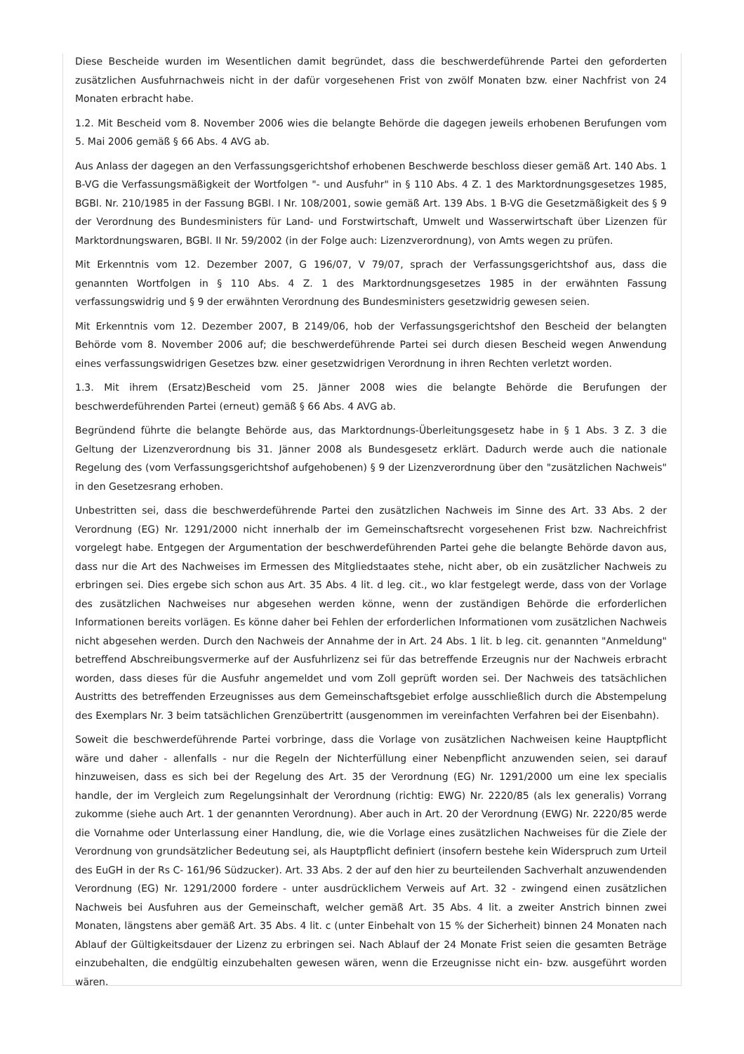Diese Bescheide wurden im Wesentlichen damit begründet, dass die beschwerdeführende Partei den geforderten zusätzlichen Ausfuhrnachweis nicht in der dafür vorgesehenen Frist von zwölf Monaten bzw. einer Nachfrist von 24 Monaten erbracht habe.
1.2. Mit Bescheid vom 8. November 2006 wies die belangte Behörde die dagegen jeweils erhobenen Berufungen vom 5. Mai 2006 gemäß § 66 Abs. 4 AVG ab.
Aus Anlass der dagegen an den Verfassungsgerichtshof erhobenen Beschwerde beschloss dieser gemäß Art. 140 Abs. 1 B-VG die Verfassungsmäßigkeit der Wortfolgen "- und Ausfuhr" in § 110 Abs. 4 Z. 1 des Marktordnungsgesetzes 1985, BGBl. Nr. 210/1985 in der Fassung BGBl. I Nr. 108/2001, sowie gemäß Art. 139 Abs. 1 B-VG die Gesetzmäßigkeit des § 9 der Verordnung des Bundesministers für Land- und Forstwirtschaft, Umwelt und Wasserwirtschaft über Lizenzen für Marktordnungswaren, BGBl. II Nr. 59/2002 (in der Folge auch: Lizenzverordnung), von Amts wegen zu prüfen.
Mit Erkenntnis vom 12. Dezember 2007, G 196/07, V 79/07, sprach der Verfassungsgerichtshof aus, dass die genannten Wortfolgen in § 110 Abs. 4 Z. 1 des Marktordnungsgesetzes 1985 in der erwähnten Fassung verfassungswidrig und § 9 der erwähnten Verordnung des Bundesministers gesetzwidrig gewesen seien.
Mit Erkenntnis vom 12. Dezember 2007, B 2149/06, hob der Verfassungsgerichtshof den Bescheid der belangten Behörde vom 8. November 2006 auf; die beschwerdeführende Partei sei durch diesen Bescheid wegen Anwendung eines verfassungswidrigen Gesetzes bzw. einer gesetzwidrigen Verordnung in ihren Rechten verletzt worden.
1.3. Mit ihrem (Ersatz)Bescheid vom 25. Jänner 2008 wies die belangte Behörde die Berufungen der beschwerdeführenden Partei (erneut) gemäß § 66 Abs. 4 AVG ab.
Begründend führte die belangte Behörde aus, das Marktordnungs-Überleitungsgesetz habe in § 1 Abs. 3 Z. 3 die Geltung der Lizenzverordnung bis 31. Jänner 2008 als Bundesgesetz erklärt. Dadurch werde auch die nationale Regelung des (vom Verfassungsgerichtshof aufgehobenen) § 9 der Lizenzverordnung über den "zusätzlichen Nachweis" in den Gesetzesrang erhoben.
Unbestritten sei, dass die beschwerdeführende Partei den zusätzlichen Nachweis im Sinne des Art. 33 Abs. 2 der Verordnung (EG) Nr. 1291/2000 nicht innerhalb der im Gemeinschaftsrecht vorgesehenen Frist bzw. Nachreichfrist vorgelegt habe. Entgegen der Argumentation der beschwerdeführenden Partei gehe die belangte Behörde davon aus, dass nur die Art des Nachweises im Ermessen des Mitgliedstaates stehe, nicht aber, ob ein zusätzlicher Nachweis zu erbringen sei. Dies ergebe sich schon aus Art. 35 Abs. 4 lit. d leg. cit., wo klar festgelegt werde, dass von der Vorlage des zusätzlichen Nachweises nur abgesehen werden könne, wenn der zuständigen Behörde die erforderlichen Informationen bereits vorlägen. Es könne daher bei Fehlen der erforderlichen Informationen vom zusätzlichen Nachweis nicht abgesehen werden. Durch den Nachweis der Annahme der in Art. 24 Abs. 1 lit. b leg. cit. genannten "Anmeldung" betreffend Abschreibungsvermerke auf der Ausfuhrlizenz sei für das betreffende Erzeugnis nur der Nachweis erbracht worden, dass dieses für die Ausfuhr angemeldet und vom Zoll geprüft worden sei. Der Nachweis des tatsächlichen Austritts des betreffenden Erzeugnisses aus dem Gemeinschaftsgebiet erfolge ausschließlich durch die Abstempelung des Exemplars Nr. 3 beim tatsächlichen Grenzübertritt (ausgenommen im vereinfachten Verfahren bei der Eisenbahn).
Soweit die beschwerdeführende Partei vorbringe, dass die Vorlage von zusätzlichen Nachweisen keine Hauptpflicht wäre und daher - allenfalls - nur die Regeln der Nichterfüllung einer Nebenpflicht anzuwenden seien, sei darauf hinzuweisen, dass es sich bei der Regelung des Art. 35 der Verordnung (EG) Nr. 1291/2000 um eine lex specialis handle, der im Vergleich zum Regelungsinhalt der Verordnung (richtig: EWG) Nr. 2220/85 (als lex generalis) Vorrang zukomme (siehe auch Art. 1 der genannten Verordnung). Aber auch in Art. 20 der Verordnung (EWG) Nr. 2220/85 werde die Vornahme oder Unterlassung einer Handlung, die, wie die Vorlage eines zusätzlichen Nachweises für die Ziele der Verordnung von grundsätzlicher Bedeutung sei, als Hauptpflicht definiert (insofern bestehe kein Widerspruch zum Urteil des EuGH in der Rs C- 161/96 Südzucker). Art. 33 Abs. 2 der auf den hier zu beurteilenden Sachverhalt anzuwendenden Verordnung (EG) Nr. 1291/2000 fordere - unter ausdrücklichem Verweis auf Art. 32 - zwingend einen zusätzlichen Nachweis bei Ausfuhren aus der Gemeinschaft, welcher gemäß Art. 35 Abs. 4 lit. a zweiter Anstrich binnen zwei Monaten, längstens aber gemäß Art. 35 Abs. 4 lit. c (unter Einbehalt von 15 % der Sicherheit) binnen 24 Monaten nach Ablauf der Gültigkeitsdauer der Lizenz zu erbringen sei. Nach Ablauf der 24 Monate Frist seien die gesamten Beträge einzubehalten, die endgültig einzubehalten gewesen wären, wenn die Erzeugnisse nicht ein- bzw. ausgeführt worden wären.